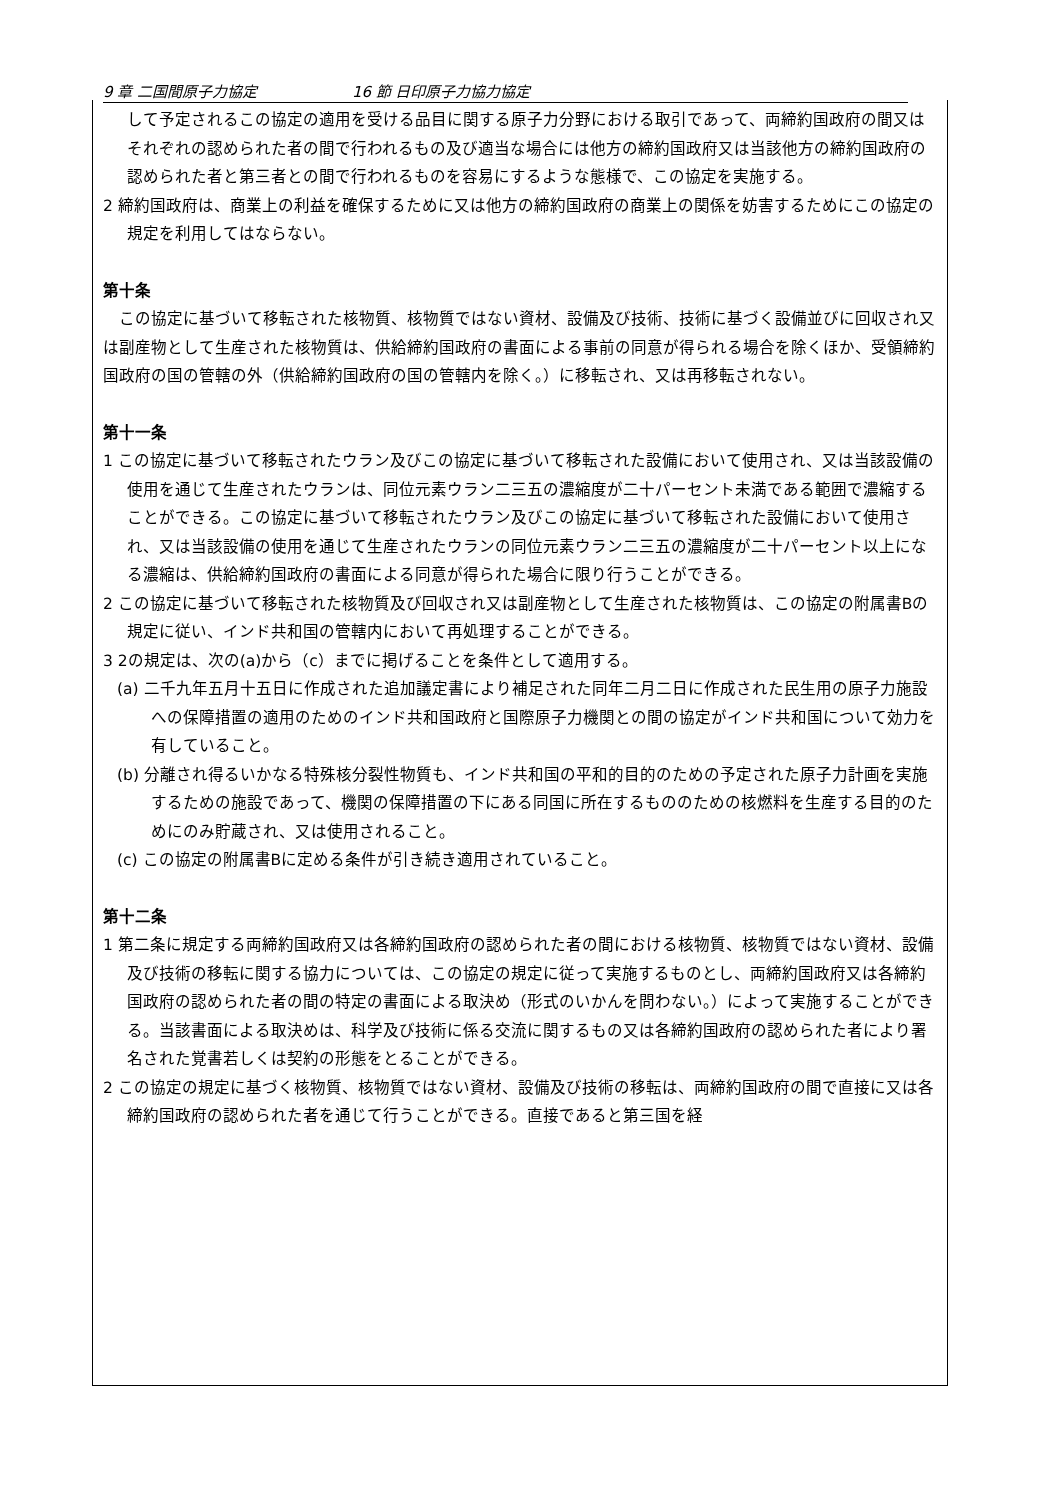9 章 二国間原子力協定 16 節 日印原子力協力協定
して予定されるこの協定の適用を受ける品目に関する原子力分野における取引であって、両締約国政府の間又はそれぞれの認められた者の間で行われるもの及び適当な場合には他方の締約国政府又は当該他方の締約国政府の認められた者と第三者との間で行われるものを容易にするような態様で、この協定を実施する。
2 締約国政府は、商業上の利益を確保するために又は他方の締約国政府の商業上の関係を妨害するためにこの協定の規定を利用してはならない。
第十条
　この協定に基づいて移転された核物質、核物質ではない資材、設備及び技術、技術に基づく設備並びに回収され又は副産物として生産された核物質は、供給締約国政府の書面による事前の同意が得られる場合を除くほか、受領締約国政府の国の管轄の外（供給締約国政府の国の管轄内を除く。）に移転され、又は再移転されない。
第十一条
1 この協定に基づいて移転されたウラン及びこの協定に基づいて移転された設備において使用され、又は当該設備の使用を通じて生産されたウランは、同位元素ウラン二三五の濃縮度が二十パーセント未満である範囲で濃縮することができる。この協定に基づいて移転されたウラン及びこの協定に基づいて移転された設備において使用され、又は当該設備の使用を通じて生産されたウランの同位元素ウラン二三五の濃縮度が二十パーセント以上になる濃縮は、供給締約国政府の書面による同意が得られた場合に限り行うことができる。
2 この協定に基づいて移転された核物質及び回収され又は副産物として生産された核物質は、この協定の附属書Bの規定に従い、インド共和国の管轄内において再処理することができる。
3 2の規定は、次の(a)から（c）までに掲げることを条件として適用する。
(a) 二千九年五月十五日に作成された追加議定書により補足された同年二月二日に作成された民生用の原子力施設への保障措置の適用のためのインド共和国政府と国際原子力機関との間の協定がインド共和国について効力を有していること。
(b) 分離され得るいかなる特殊核分裂性物質も、インド共和国の平和的目的のための予定された原子力計画を実施するための施設であって、機関の保障措置の下にある同国に所在するもののための核燃料を生産する目的のためにのみ貯蔵され、又は使用されること。
(c) この協定の附属書Bに定める条件が引き続き適用されていること。
第十二条
1 第二条に規定する両締約国政府又は各締約国政府の認められた者の間における核物質、核物質ではない資材、設備及び技術の移転に関する協力については、この協定の規定に従って実施するものとし、両締約国政府又は各締約国政府の認められた者の間の特定の書面による取決め（形式のいかんを問わない。）によって実施することができる。当該書面による取決めは、科学及び技術に係る交流に関するもの又は各締約国政府の認められた者により署名された覚書若しくは契約の形態をとることができる。
2 この協定の規定に基づく核物質、核物質ではない資材、設備及び技術の移転は、両締約国政府の間で直接に又は各締約国政府の認められた者を通じて行うことができる。直接であると第三国を経